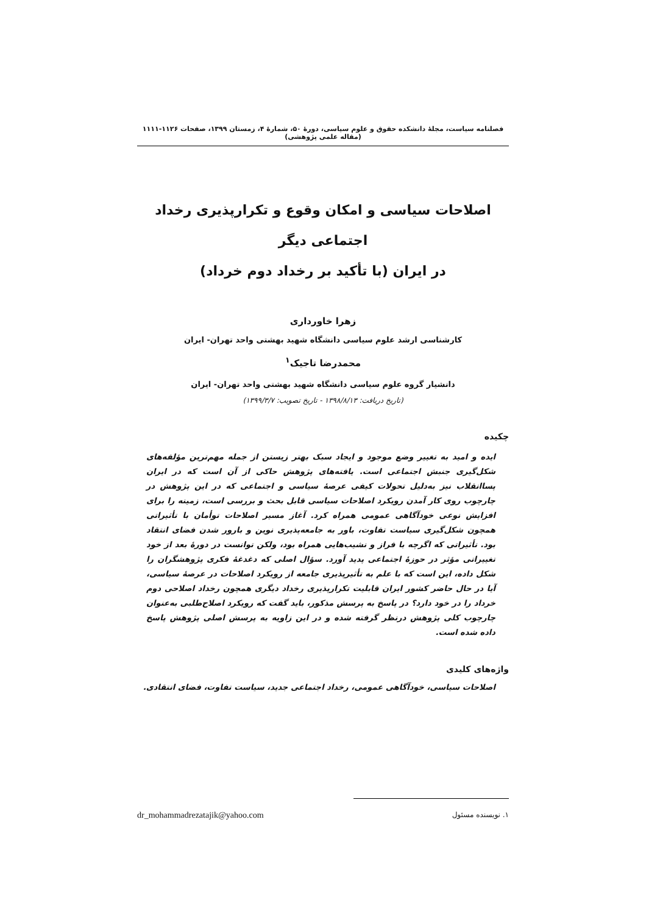فصلنامه سیاست، مجلهٔ دانشکده حقوق و علوم سیاسی، دورهٔ ۵۰، شمارهٔ ۴، زمستان ۱۳۹۹، صفحات ۱۱۲۶-۱۱۱۱ (مقاله علمی پژوهشی)
اصلاحات سیاسی و امکان وقوع و تکرارپذیری رخداد اجتماعی دیگر
در ایران (با تأکید بر رخداد دوم خرداد)
زهرا خاورداری
کارشناسی ارشد علوم سیاسی دانشگاه شهید بهشتی واحد تهران- ایران
محمدرضا تاجیک<sup>۱</sup>
دانشیار گروه علوم سیاسی دانشگاه شهید بهشتی واحد تهران- ایران
(تاریخ دریافت: ۱۳۹۸/۸/۱۳ - تاریخ تصویب: ۱۳۹۹/۳/۷)
چکیده
ایده و امید به تغییر وضع موجود و ایجاد سبک بهتر زیستن از جمله مهم‌ترین مؤلفه‌های شکل‌گیری جنبش اجتماعی است. یافته‌های پژوهش حاکی از آن است که در ایران پساانقلاب نیز به‌دلیل تحولات کیفی عرصهٔ سیاسی و اجتماعی که در این پژوهش در چارچوب روی کار آمدن رویکرد اصلاحات سیاسی قابل بحث و بررسی است، زمینه را برای افزایش نوعی خودآگاهی عمومی همراه کرد. آغاز مسیر اصلاحات توأمان با تأثیراتی همچون شکل‌گیری سیاست تفاوت، باور به جامعه‌پذیری نوین و بارور شدن فضای انتقاد بود. تأثیراتی که اگرچه با فراز و نشیب‌هایی همراه بود، ولکن توانست در دورهٔ بعد از خود تغییراتی مؤثر در حوزهٔ اجتماعی پدید آورد. سؤال اصلی که دغدغهٔ فکری پژوهشگران را شکل داده، این است که با علم به تأثیرپذیری جامعه از رویکرد اصلاحات در عرصهٔ سیاسی، آیا در حال حاضر کشور ایران قابلیت تکرارپذیری رخداد دیگری همچون رخداد اصلاحی دوم خرداد را در خود دارد؟ در پاسخ به پرسش مذکور، باید گفت که رویکرد اصلاح‌طلبی به‌عنوان چارچوب کلی پژوهش درنظر گرفته شده و در این زاویه به پرسش اصلی پژوهش پاسخ داده شده است.
واژه‌های کلیدی
اصلاحات سیاسی، خودآگاهی عمومی، رخداد اجتماعی جدید، سیاست تفاوت، فضای انتقادی.
۱. نویسنده مسئول dr_mohammadrezatajik@yahoo.com